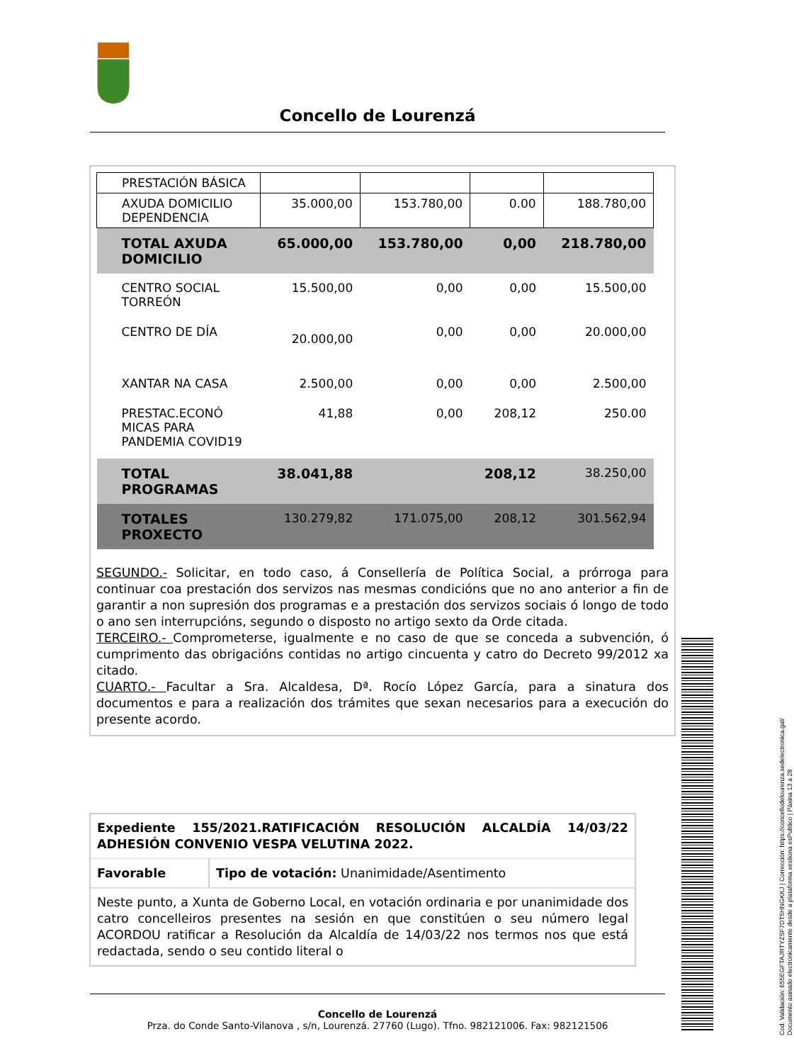Concello de Lourenzá
| PRESTACIÓN BÁSICA | | | | |
| AXUDA DOMICILIO DEPENDENCIA | 35.000,00 | 153.780,00 | 0.00 | 188.780,00 |
| TOTAL AXUDA DOMICILIO | 65.000,00 | 153.780,00 | 0,00 | 218.780,00 |
| CENTRO SOCIAL TORREÓN | 15.500,00 | 0,00 | 0,00 | 15.500,00 |
| CENTRO DE DÍA | 20.000,00 | 0,00 | 0,00 | 20.000,00 |
| XANTAR NA CASA | 2.500,00 | 0,00 | 0,00 | 2.500,00 |
| PRESTAC.ECONÓ MICAS PARA PANDEMIA COVID19 | 41,88 | 0,00 | 208,12 | 250.00 |
| TOTAL PROGRAMAS | 38.041,88 | | 208,12 | 38.250,00 |
| TOTALES PROXECTO | 130.279,82 | 171.075,00 | 208,12 | 301.562,94 |
SEGUNDO.- Solicitar, en todo caso, á Consellería de Política Social, a prórroga para continuar coa prestación dos servizos nas mesmas condicións que no ano anterior a fin de garantir a non supresión dos programas e a prestación dos servizos sociais ó longo de todo o ano sen interrupcións, segundo o disposto no artigo sexto da Orde citada.
TERCEIRO.- Comprometerse, igualmente e no caso de que se conceda a subvención, ó cumprimento das obrigacións contidas no artigo cincuenta y catro do Decreto 99/2012 xa citado.
CUARTO.- Facultar a Sra. Alcaldesa, Dª. Rocío López García, para a sinatura dos documentos e para a realización dos trámites que sexan necesarios para a execución do presente acordo.
Expediente 155/2021.RATIFICACIÓN RESOLUCIÓN ALCALDÍA 14/03/22 ADHESIÓN CONVENIO VESPA VELUTINA 2022.
Favorable Tipo de votación: Unanimidade/Asentimento
Neste punto, a Xunta de Goberno Local, en votación ordinaria e por unanimidade dos catro concelleiros presentes na sesión en que constitúen o seu número legal ACORDOU ratificar a Resolución da Alcaldía de 14/03/22 nos termos nos que está redactada, sendo o seu contido literal o
Concello de Lourenzá
Prza. do Conde Santo-Vilanova , s/n, Lourenzá. 27760 (Lugo). Tfno. 982121006. Fax: 982121506
Cod. Validación: 655EGFTAJRTYZSF7DT5HNGKKJ | Corrección: https://concellodelourenza.sedelectronica.gal/
Documento asinado electronicamente desde a plataforma xestiona esPublico | Páxina 13 a 28